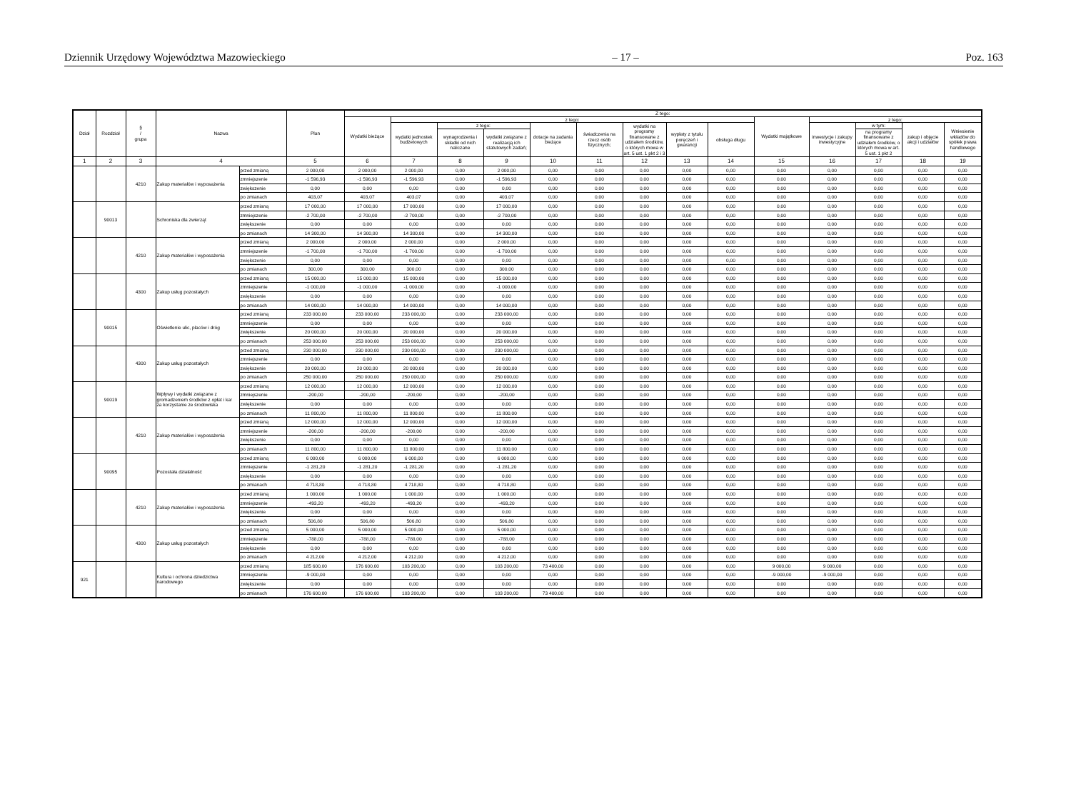Dziennik Urzędowy Województwa Mazowieckiego – 17 – Poz. 163
| Dział | Rozdział | § / grupa | Nazwa | | Plan | Z tego: | | | | | | | | | | | | | |
| --- | --- | --- | --- | --- | --- | --- | --- | --- | --- | --- | --- | --- | --- | --- | --- | --- | --- | --- | --- |
| | | | | | | Wydatki bieżące | z tego: | | | | | | | | Wydatki majątkowe | z tego: | | | |
| | | | | | | | wydatki jednostek budżetowych | z tego: | | dotacje na zadania bieżące | świadczenia na rzecz osób fizycznych; | wydatki na programy finansowane z udziałem środków, o których mowa w art. 5 ust. 1 pkt 2 i 3 | wypłaty z tytułu poręczeń i gwarancji | obsługa długu | | inwestycje i zakupy inwestycyjne | w tym: | zakup i objęcie akcji i udziałów | Wniesienie wkładów do spółek prawa handlowego |
| | | | | | | | | wynagrodzenia i składki od nich naliczane | wydatki związane z realizacją ich statutowych zadań; | | | | | | | | na programy finansowane z udziałem środków, o których mowa w art. 5 ust. 1 pkt 2 | | |
| 1 | 2 | 3 | 4 | | 5 | 6 | 7 | 8 | 9 | 10 | 11 | 12 | 13 | 14 | 15 | 16 | 17 | 18 | 19 |
| | | 4210 | Zakup materiałów i wyposażenia | przed zmianą | 2 000,00 | 2 000,00 | 2 000,00 | 0,00 | 2 000,00 | 0,00 | 0,00 | 0,00 | 0,00 | 0,00 | 0,00 | 0,00 | 0,00 | 0,00 | 0,00 |
| | | | | zmniejszenie | -1 596,93 | -1 596,93 | -1 596,93 | 0,00 | -1 596,93 | 0,00 | 0,00 | 0,00 | 0,00 | 0,00 | 0,00 | 0,00 | 0,00 | 0,00 | 0,00 |
| | | | | zwiększenie | 0,00 | 0,00 | 0,00 | 0,00 | 0,00 | 0,00 | 0,00 | 0,00 | 0,00 | 0,00 | 0,00 | 0,00 | 0,00 | 0,00 | 0,00 |
| | | | | po zmianach | 403,07 | 403,07 | 403,07 | 0,00 | 403,07 | 0,00 | 0,00 | 0,00 | 0,00 | 0,00 | 0,00 | 0,00 | 0,00 | 0,00 | 0,00 |
| | 90013 | | Schroniska dla zwierząt | przed zmianą | 17 000,00 | 17 000,00 | 17 000,00 | 0,00 | 17 000,00 | 0,00 | 0,00 | 0,00 | 0,00 | 0,00 | 0,00 | 0,00 | 0,00 | 0,00 | 0,00 |
| | | | | zmniejszenie | -2 700,00 | -2 700,00 | -2 700,00 | 0,00 | -2 700,00 | 0,00 | 0,00 | 0,00 | 0,00 | 0,00 | 0,00 | 0,00 | 0,00 | 0,00 | 0,00 |
| | | | | zwiększenie | 0,00 | 0,00 | 0,00 | 0,00 | 0,00 | 0,00 | 0,00 | 0,00 | 0,00 | 0,00 | 0,00 | 0,00 | 0,00 | 0,00 | 0,00 |
| | | | | po zmianach | 14 300,00 | 14 300,00 | 14 300,00 | 0,00 | 14 300,00 | 0,00 | 0,00 | 0,00 | 0,00 | 0,00 | 0,00 | 0,00 | 0,00 | 0,00 | 0,00 |
| | | 4210 | Zakup materiałów i wyposażenia | przed zmianą | 2 000,00 | 2 000,00 | 2 000,00 | 0,00 | 2 000,00 | 0,00 | 0,00 | 0,00 | 0,00 | 0,00 | 0,00 | 0,00 | 0,00 | 0,00 | 0,00 |
| | | | | zmniejszenie | -1 700,00 | -1 700,00 | -1 700,00 | 0,00 | -1 700,00 | 0,00 | 0,00 | 0,00 | 0,00 | 0,00 | 0,00 | 0,00 | 0,00 | 0,00 | 0,00 |
| | | | | zwiększenie | 0,00 | 0,00 | 0,00 | 0,00 | 0,00 | 0,00 | 0,00 | 0,00 | 0,00 | 0,00 | 0,00 | 0,00 | 0,00 | 0,00 | 0,00 |
| | | | | po zmianach | 300,00 | 300,00 | 300,00 | 0,00 | 300,00 | 0,00 | 0,00 | 0,00 | 0,00 | 0,00 | 0,00 | 0,00 | 0,00 | 0,00 | 0,00 |
| | | 4300 | Zakup usług pozostałych | przed zmianą | 15 000,00 | 15 000,00 | 15 000,00 | 0,00 | 15 000,00 | 0,00 | 0,00 | 0,00 | 0,00 | 0,00 | 0,00 | 0,00 | 0,00 | 0,00 | 0,00 |
| | | | | zmniejszenie | -1 000,00 | -1 000,00 | -1 000,00 | 0,00 | -1 000,00 | 0,00 | 0,00 | 0,00 | 0,00 | 0,00 | 0,00 | 0,00 | 0,00 | 0,00 | 0,00 |
| | | | | zwiększenie | 0,00 | 0,00 | 0,00 | 0,00 | 0,00 | 0,00 | 0,00 | 0,00 | 0,00 | 0,00 | 0,00 | 0,00 | 0,00 | 0,00 | 0,00 |
| | | | | po zmianach | 14 000,00 | 14 000,00 | 14 000,00 | 0,00 | 14 000,00 | 0,00 | 0,00 | 0,00 | 0,00 | 0,00 | 0,00 | 0,00 | 0,00 | 0,00 | 0,00 |
| | 90015 | | Oświetlenie ulic, placów i dróg | przed zmianą | 233 000,00 | 233 000,00 | 233 000,00 | 0,00 | 233 000,00 | 0,00 | 0,00 | 0,00 | 0,00 | 0,00 | 0,00 | 0,00 | 0,00 | 0,00 | 0,00 |
| | | | | zmniejszenie | 0,00 | 0,00 | 0,00 | 0,00 | 0,00 | 0,00 | 0,00 | 0,00 | 0,00 | 0,00 | 0,00 | 0,00 | 0,00 | 0,00 | 0,00 |
| | | | | zwiększenie | 20 000,00 | 20 000,00 | 20 000,00 | 0,00 | 20 000,00 | 0,00 | 0,00 | 0,00 | 0,00 | 0,00 | 0,00 | 0,00 | 0,00 | 0,00 | 0,00 |
| | | | | po zmianach | 253 000,00 | 253 000,00 | 253 000,00 | 0,00 | 253 000,00 | 0,00 | 0,00 | 0,00 | 0,00 | 0,00 | 0,00 | 0,00 | 0,00 | 0,00 | 0,00 |
| | | 4300 | Zakup usług pozostałych | przed zmianą | 230 000,00 | 230 000,00 | 230 000,00 | 0,00 | 230 000,00 | 0,00 | 0,00 | 0,00 | 0,00 | 0,00 | 0,00 | 0,00 | 0,00 | 0,00 | 0,00 |
| | | | | zmniejszenie | 0,00 | 0,00 | 0,00 | 0,00 | 0,00 | 0,00 | 0,00 | 0,00 | 0,00 | 0,00 | 0,00 | 0,00 | 0,00 | 0,00 | 0,00 |
| | | | | zwiększenie | 20 000,00 | 20 000,00 | 20 000,00 | 0,00 | 20 000,00 | 0,00 | 0,00 | 0,00 | 0,00 | 0,00 | 0,00 | 0,00 | 0,00 | 0,00 | 0,00 |
| | | | | po zmianach | 250 000,00 | 250 000,00 | 250 000,00 | 0,00 | 250 000,00 | 0,00 | 0,00 | 0,00 | 0,00 | 0,00 | 0,00 | 0,00 | 0,00 | 0,00 | 0,00 |
| | 90019 | | Wpływy i wydatki związane z gromadzeniem środków z opłat i kar za korzystanie ze środowiska | przed zmianą | 12 000,00 | 12 000,00 | 12 000,00 | 0,00 | 12 000,00 | 0,00 | 0,00 | 0,00 | 0,00 | 0,00 | 0,00 | 0,00 | 0,00 | 0,00 | 0,00 |
| | | | | zmniejszenie | -200,00 | -200,00 | -200,00 | 0,00 | -200,00 | 0,00 | 0,00 | 0,00 | 0,00 | 0,00 | 0,00 | 0,00 | 0,00 | 0,00 | 0,00 |
| | | | | zwiększenie | 0,00 | 0,00 | 0,00 | 0,00 | 0,00 | 0,00 | 0,00 | 0,00 | 0,00 | 0,00 | 0,00 | 0,00 | 0,00 | 0,00 | 0,00 |
| | | | | po zmianach | 11 800,00 | 11 800,00 | 11 800,00 | 0,00 | 11 800,00 | 0,00 | 0,00 | 0,00 | 0,00 | 0,00 | 0,00 | 0,00 | 0,00 | 0,00 | 0,00 |
| | | 4210 | Zakup materiałów i wyposażenia | przed zmianą | 12 000,00 | 12 000,00 | 12 000,00 | 0,00 | 12 000,00 | 0,00 | 0,00 | 0,00 | 0,00 | 0,00 | 0,00 | 0,00 | 0,00 | 0,00 | 0,00 |
| | | | | zmniejszenie | -200,00 | -200,00 | -200,00 | 0,00 | -200,00 | 0,00 | 0,00 | 0,00 | 0,00 | 0,00 | 0,00 | 0,00 | 0,00 | 0,00 | 0,00 |
| | | | | zwiększenie | 0,00 | 0,00 | 0,00 | 0,00 | 0,00 | 0,00 | 0,00 | 0,00 | 0,00 | 0,00 | 0,00 | 0,00 | 0,00 | 0,00 | 0,00 |
| | | | | po zmianach | 11 800,00 | 11 800,00 | 11 800,00 | 0,00 | 11 800,00 | 0,00 | 0,00 | 0,00 | 0,00 | 0,00 | 0,00 | 0,00 | 0,00 | 0,00 | 0,00 |
| | 90095 | | Pozostała działalność | przed zmianą | 6 000,00 | 6 000,00 | 6 000,00 | 0,00 | 6 000,00 | 0,00 | 0,00 | 0,00 | 0,00 | 0,00 | 0,00 | 0,00 | 0,00 | 0,00 | 0,00 |
| | | | | zmniejszenie | -1 281,20 | -1 281,20 | -1 281,20 | 0,00 | -1 281,20 | 0,00 | 0,00 | 0,00 | 0,00 | 0,00 | 0,00 | 0,00 | 0,00 | 0,00 | 0,00 |
| | | | | zwiększenie | 0,00 | 0,00 | 0,00 | 0,00 | 0,00 | 0,00 | 0,00 | 0,00 | 0,00 | 0,00 | 0,00 | 0,00 | 0,00 | 0,00 | 0,00 |
| | | | | po zmianach | 4 718,80 | 4 718,80 | 4 718,80 | 0,00 | 4 718,80 | 0,00 | 0,00 | 0,00 | 0,00 | 0,00 | 0,00 | 0,00 | 0,00 | 0,00 | 0,00 |
| | | 4210 | Zakup materiałów i wyposażenia | przed zmianą | 1 000,00 | 1 000,00 | 1 000,00 | 0,00 | 1 000,00 | 0,00 | 0,00 | 0,00 | 0,00 | 0,00 | 0,00 | 0,00 | 0,00 | 0,00 | 0,00 |
| | | | | zmniejszenie | -493,20 | -493,20 | -493,20 | 0,00 | -493,20 | 0,00 | 0,00 | 0,00 | 0,00 | 0,00 | 0,00 | 0,00 | 0,00 | 0,00 | 0,00 |
| | | | | zwiększenie | 0,00 | 0,00 | 0,00 | 0,00 | 0,00 | 0,00 | 0,00 | 0,00 | 0,00 | 0,00 | 0,00 | 0,00 | 0,00 | 0,00 | 0,00 |
| | | | | po zmianach | 506,80 | 506,80 | 506,80 | 0,00 | 506,80 | 0,00 | 0,00 | 0,00 | 0,00 | 0,00 | 0,00 | 0,00 | 0,00 | 0,00 | 0,00 |
| | | 4300 | Zakup usług pozostałych | przed zmianą | 5 000,00 | 5 000,00 | 5 000,00 | 0,00 | 5 000,00 | 0,00 | 0,00 | 0,00 | 0,00 | 0,00 | 0,00 | 0,00 | 0,00 | 0,00 | 0,00 |
| | | | | zmniejszenie | -788,00 | -788,00 | -788,00 | 0,00 | -788,00 | 0,00 | 0,00 | 0,00 | 0,00 | 0,00 | 0,00 | 0,00 | 0,00 | 0,00 | 0,00 |
| | | | | zwiększenie | 0,00 | 0,00 | 0,00 | 0,00 | 0,00 | 0,00 | 0,00 | 0,00 | 0,00 | 0,00 | 0,00 | 0,00 | 0,00 | 0,00 | 0,00 |
| | | | | po zmianach | 4 212,00 | 4 212,00 | 4 212,00 | 0,00 | 4 212,00 | 0,00 | 0,00 | 0,00 | 0,00 | 0,00 | 0,00 | 0,00 | 0,00 | 0,00 | 0,00 |
| 921 | | | Kultura i ochrona dziedzictwa narodowego | przed zmianą | 185 600,00 | 176 600,00 | 103 200,00 | 0,00 | 103 200,00 | 73 400,00 | 0,00 | 0,00 | 0,00 | 0,00 | 9 000,00 | 9 000,00 | 0,00 | 0,00 | 0,00 |
| | | | | zmniejszenie | -9 000,00 | 0,00 | 0,00 | 0,00 | 0,00 | 0,00 | 0,00 | 0,00 | 0,00 | 0,00 | -9 000,00 | -9 000,00 | 0,00 | 0,00 | 0,00 |
| | | | | zwiększenie | 0,00 | 0,00 | 0,00 | 0,00 | 0,00 | 0,00 | 0,00 | 0,00 | 0,00 | 0,00 | 0,00 | 0,00 | 0,00 | 0,00 | 0,00 |
| | | | | po zmianach | 176 600,00 | 176 600,00 | 103 200,00 | 0,00 | 103 200,00 | 73 400,00 | 0,00 | 0,00 | 0,00 | 0,00 | 0,00 | 0,00 | 0,00 | 0,00 | 0,00 |